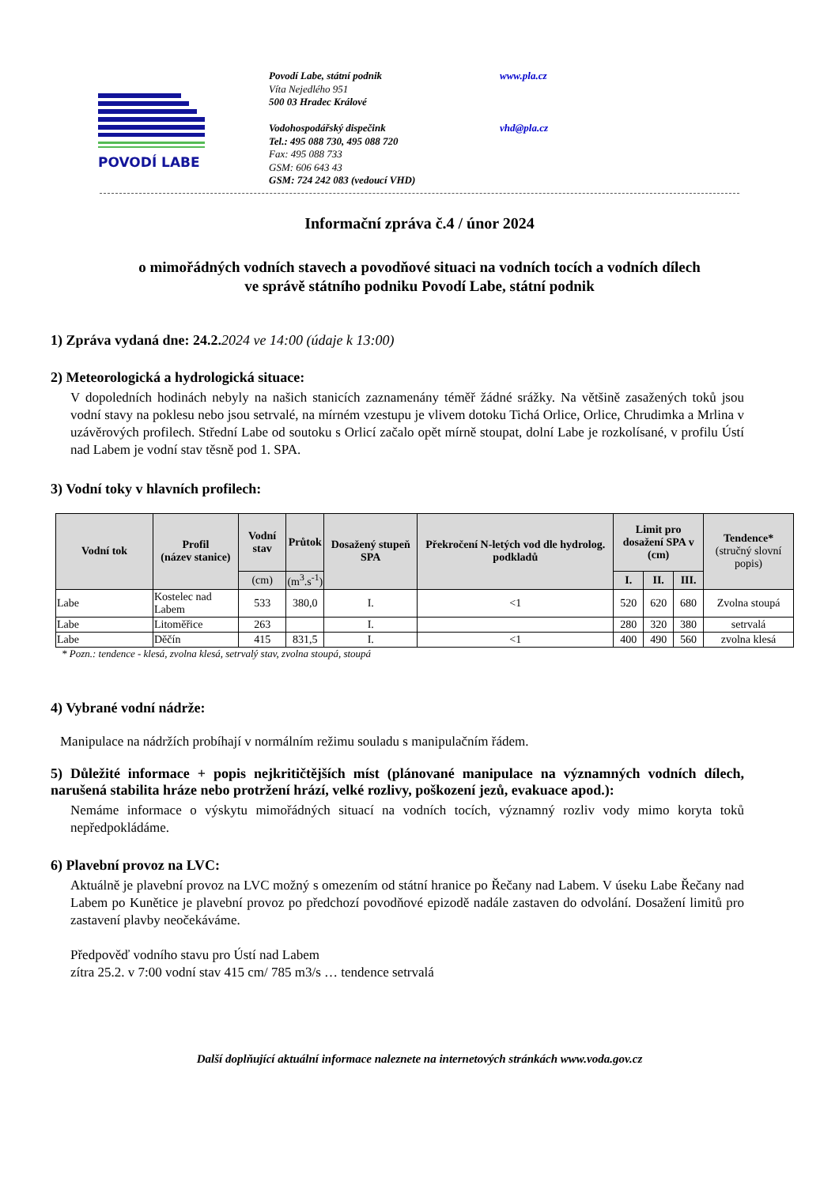POVODÍ LABE
Povodí Labe, státní podnik
Víta Nejedlého 951
500 03 Hradec Králové
Vodohospodářský dispečink
Tel.: 495 088 730, 495 088 720
Fax: 495 088 733
GSM: 606 643 43
GSM: 724 242 083 (vedoucí VHD)
www.pla.cz
vhd@pla.cz
Informační zpráva č.4 / únor 2024
o mimořádných vodních stavech a povodňové situaci na vodních tocích a vodních dílech
ve správě státního podniku Povodí Labe, státní podnik
1) Zpráva vydaná dne: 24.2.2024 ve 14:00 (údaje k 13:00)
2) Meteorologická a hydrologická situace:
V dopoledních hodinách nebyly na našich stanicích zaznamenány téměř žádné srážky. Na většině zasažených toků jsou vodní stavy na poklesu nebo jsou setrvalé, na mírném vzestupu je vlivem dotoku Tichá Orlice, Orlice, Chrudimka a Mrlina v uzávěrových profilech. Střední Labe od soutoku s Orlicí začalo opět mírně stoupat, dolní Labe je rozkolísané, v profilu Ústí nad Labem je vodní stav těsně pod 1. SPA.
3) Vodní toky v hlavních profilech:
| Vodní tok | Profil (název stanice) | Vodní stav | Průtok | Dosažený stupeň SPA | Překročení N-letých vod dle hydrolog. podkladů | Limit pro dosažení SPA v (cm) | | | Tendence* (stručný slovní popis) |
| --- | --- | --- | --- | --- | --- | --- | --- | --- | --- |
| | | | | | | I. | II. | III. | |
| | | (cm) | (m<sup>3</sup>.s<sup>-1</sup>) | | | | | | |
| Labe | Kostelec nad Labem | 533 | 380,0 | I. | <1 | 520 | 620 | 680 | Zvolna stoupá |
| Labe | Litoměřice | 263 | | I. | | 280 | 320 | 380 | setrvalá |
| Labe | Děčín | 415 | 831,5 | I. | <1 | 400 | 490 | 560 | zvolna klesá |
* Pozn.: tendence - klesá, zvolna klesá, setrvalý stav, zvolna stoupá, stoupá
4) Vybrané vodní nádrže:
Manipulace na nádržích probíhají v normálním režimu souladu s manipulačním řádem.
5) Důležité informace + popis nejkritičtějších míst (plánované manipulace na významných vodních dílech, narušená stabilita hráze nebo protržení hrází, velké rozlivy, poškození jezů, evakuace apod.):
Nemáme informace o výskytu mimořádných situací na vodních tocích, významný rozliv vody mimo koryta toků nepředpokládáme.
6) Plavební provoz na LVC:
Aktuálně je plavební provoz na LVC možný s omezením od státní hranice po Řečany nad Labem. V úseku Labe Řečany nad Labem po Kunětice je plavební provoz po předchozí povodňové epizodě nadále zastaven do odvolání. Dosažení limitů pro zastavení plavby neočekáváme.
Předpověď vodního stavu pro Ústí nad Labem
zítra 25.2. v 7:00 vodní stav 415 cm/ 785 m3/s … tendence setrvalá
Další doplňující aktuální informace naleznete na internetových stránkách www.voda.gov.cz